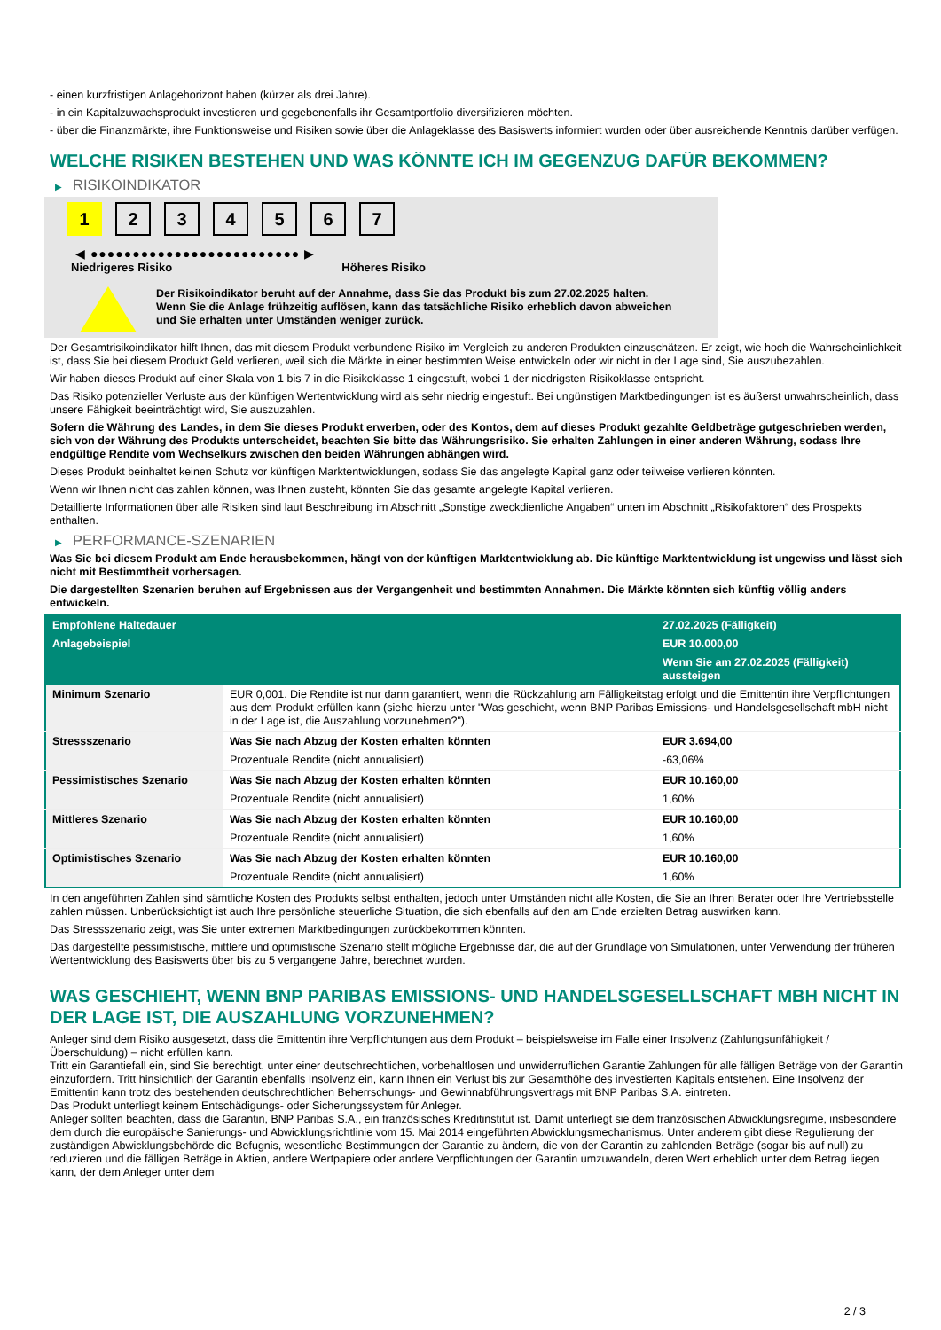- einen kurzfristigen Anlagehorizont haben (kürzer als drei Jahre).
- in ein Kapitalzuwachsprodukt investieren und gegebenenfalls ihr Gesamtportfolio diversifizieren möchten.
- über die Finanzmärkte, ihre Funktionsweise und Risiken sowie über die Anlageklasse des Basiswerts informiert wurden oder über ausreichende Kenntnis darüber verfügen.
WELCHE RISIKEN BESTEHEN UND WAS KÖNNTE ICH IM GEGENZUG DAFÜR BEKOMMEN?
▶ RISIKOINDIKATOR
1 2 3 4 5 6 7
◀ ●●●●●●●●●●●●●●●●●●●●●●●●● ▶
Niedrigeres Risiko Höheres Risiko
Der Risikoindikator beruht auf der Annahme, dass Sie das Produkt bis zum 27.02.2025 halten.
Wenn Sie die Anlage frühzeitig auflösen, kann das tatsächliche Risiko erheblich davon abweichen und Sie erhalten unter Umständen weniger zurück.
Der Gesamtrisikoindikator hilft Ihnen, das mit diesem Produkt verbundene Risiko im Vergleich zu anderen Produkten einzuschätzen. Er zeigt, wie hoch die Wahrscheinlichkeit ist, dass Sie bei diesem Produkt Geld verlieren, weil sich die Märkte in einer bestimmten Weise entwickeln oder wir nicht in der Lage sind, Sie auszubezahlen.
Wir haben dieses Produkt auf einer Skala von 1 bis 7 in die Risikoklasse 1 eingestuft, wobei 1 der niedrigsten Risikoklasse entspricht.
Das Risiko potenzieller Verluste aus der künftigen Wertentwicklung wird als sehr niedrig eingestuft. Bei ungünstigen Marktbedingungen ist es äußerst unwahrscheinlich, dass unsere Fähigkeit beeinträchtigt wird, Sie auszuzahlen.
Sofern die Währung des Landes, in dem Sie dieses Produkt erwerben, oder des Kontos, dem auf dieses Produkt gezahlte Geldbeträge gutgeschrieben werden, sich von der Währung des Produkts unterscheidet, beachten Sie bitte das Währungsrisiko. Sie erhalten Zahlungen in einer anderen Währung, sodass Ihre endgültige Rendite vom Wechselkurs zwischen den beiden Währungen abhängen wird.
Dieses Produkt beinhaltet keinen Schutz vor künftigen Marktentwicklungen, sodass Sie das angelegte Kapital ganz oder teilweise verlieren könnten.
Wenn wir Ihnen nicht das zahlen können, was Ihnen zusteht, könnten Sie das gesamte angelegte Kapital verlieren.
Detaillierte Informationen über alle Risiken sind laut Beschreibung im Abschnitt „Sonstige zweckdienliche Angaben“ unten im Abschnitt „Risikofaktoren“ des Prospekts enthalten.
▶ PERFORMANCE-SZENARIEN
Was Sie bei diesem Produkt am Ende herausbekommen, hängt von der künftigen Marktentwicklung ab. Die künftige Marktentwicklung ist ungewiss und lässt sich nicht mit Bestimmtheit vorhersagen.
Die dargestellten Szenarien beruhen auf Ergebnissen aus der Vergangenheit und bestimmten Annahmen. Die Märkte könnten sich künftig völlig anders entwickeln.
| Empfohlene Haltedauer | | 27.02.2025 (Fälligkeit) |
| Anlagebeispiel | | EUR 10.000,00 |
| | | Wenn Sie am 27.02.2025 (Fälligkeit) aussteigen |
| Minimum Szenario | EUR 0,001. Die Rendite ist nur dann garantiert, wenn die Rückzahlung am Fälligkeitstag erfolgt und die Emittentin ihre Verpflichtungen aus dem Produkt erfüllen kann (siehe hierzu unter "Was geschieht, wenn BNP Paribas Emissions- und Handelsgesellschaft mbH nicht in der Lage ist, die Auszahlung vorzunehmen?"). | |
| Stressszenario | Was Sie nach Abzug der Kosten erhalten könnten | EUR 3.694,00 |
| | Prozentuale Rendite (nicht annualisiert) | -63,06% |
| Pessimistisches Szenario | Was Sie nach Abzug der Kosten erhalten könnten | EUR 10.160,00 |
| | Prozentuale Rendite (nicht annualisiert) | 1,60% |
| Mittleres Szenario | Was Sie nach Abzug der Kosten erhalten könnten | EUR 10.160,00 |
| | Prozentuale Rendite (nicht annualisiert) | 1,60% |
| Optimistisches Szenario | Was Sie nach Abzug der Kosten erhalten könnten | EUR 10.160,00 |
| | Prozentuale Rendite (nicht annualisiert) | 1,60% |
In den angeführten Zahlen sind sämtliche Kosten des Produkts selbst enthalten, jedoch unter Umständen nicht alle Kosten, die Sie an Ihren Berater oder Ihre Vertriebsstelle zahlen müssen. Unberücksichtigt ist auch Ihre persönliche steuerliche Situation, die sich ebenfalls auf den am Ende erzielten Betrag auswirken kann.
Das Stressszenario zeigt, was Sie unter extremen Marktbedingungen zurückbekommen könnten.
Das dargestellte pessimistische, mittlere und optimistische Szenario stellt mögliche Ergebnisse dar, die auf der Grundlage von Simulationen, unter Verwendung der früheren Wertentwicklung des Basiswerts über bis zu 5 vergangene Jahre, berechnet wurden.
WAS GESCHIEHT, WENN BNP PARIBAS EMISSIONS- UND HANDELSGESELLSCHAFT MBH NICHT IN DER LAGE IST, DIE AUSZAHLUNG VORZUNEHMEN?
Anleger sind dem Risiko ausgesetzt, dass die Emittentin ihre Verpflichtungen aus dem Produkt – beispielsweise im Falle einer Insolvenz (Zahlungsunfähigkeit / Überschuldung) – nicht erfüllen kann.
Tritt ein Garantiefall ein, sind Sie berechtigt, unter einer deutschrechtlichen, vorbehaltlosen und unwiderruflichen Garantie Zahlungen für alle fälligen Beträge von der Garantin einzufordern. Tritt hinsichtlich der Garantin ebenfalls Insolvenz ein, kann Ihnen ein Verlust bis zur Gesamthöhe des investierten Kapitals entstehen. Eine Insolvenz der Emittentin kann trotz des bestehenden deutschrechtlichen Beherrschungs- und Gewinnabführungsvertrags mit BNP Paribas S.A. eintreten.
Das Produkt unterliegt keinem Entschädigungs- oder Sicherungssystem für Anleger.
Anleger sollten beachten, dass die Garantin, BNP Paribas S.A., ein französisches Kreditinstitut ist. Damit unterliegt sie dem französischen Abwicklungsregime, insbesondere dem durch die europäische Sanierungs- und Abwicklungsrichtlinie vom 15. Mai 2014 eingeführten Abwicklungsmechanismus. Unter anderem gibt diese Regulierung der zuständigen Abwicklungsbehörde die Befugnis, wesentliche Bestimmungen der Garantie zu ändern, die von der Garantin zu zahlenden Beträge (sogar bis auf null) zu reduzieren und die fälligen Beträge in Aktien, andere Wertpapiere oder andere Verpflichtungen der Garantin umzuwandeln, deren Wert erheblich unter dem Betrag liegen kann, der dem Anleger unter dem
2 / 3